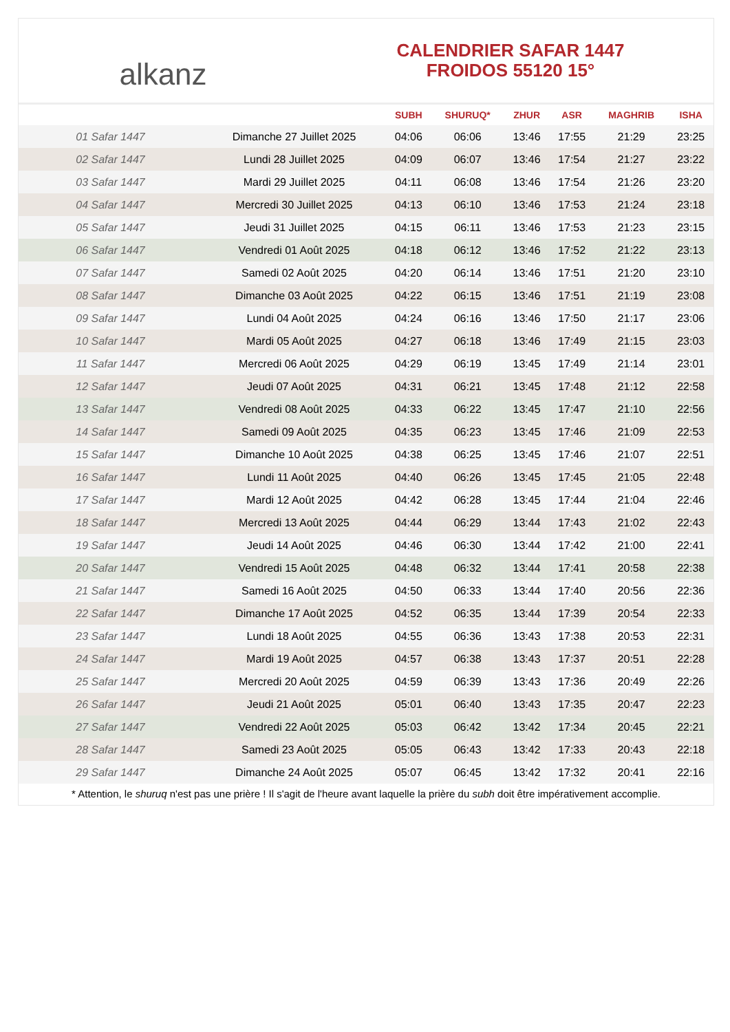alkanz
CALENDRIER SAFAR 1447
FROIDOS 55120 15°
| | | SUBH | SHURUQ* | ZHUR | ASR | MAGHRIB | ISHA |
| --- | --- | --- | --- | --- | --- | --- | --- |
| 01 Safar 1447 | Dimanche 27 Juillet 2025 | 04:06 | 06:06 | 13:46 | 17:55 | 21:29 | 23:25 |
| 02 Safar 1447 | Lundi 28 Juillet 2025 | 04:09 | 06:07 | 13:46 | 17:54 | 21:27 | 23:22 |
| 03 Safar 1447 | Mardi 29 Juillet 2025 | 04:11 | 06:08 | 13:46 | 17:54 | 21:26 | 23:20 |
| 04 Safar 1447 | Mercredi 30 Juillet 2025 | 04:13 | 06:10 | 13:46 | 17:53 | 21:24 | 23:18 |
| 05 Safar 1447 | Jeudi 31 Juillet 2025 | 04:15 | 06:11 | 13:46 | 17:53 | 21:23 | 23:15 |
| 06 Safar 1447 | Vendredi 01 Août 2025 | 04:18 | 06:12 | 13:46 | 17:52 | 21:22 | 23:13 |
| 07 Safar 1447 | Samedi 02 Août 2025 | 04:20 | 06:14 | 13:46 | 17:51 | 21:20 | 23:10 |
| 08 Safar 1447 | Dimanche 03 Août 2025 | 04:22 | 06:15 | 13:46 | 17:51 | 21:19 | 23:08 |
| 09 Safar 1447 | Lundi 04 Août 2025 | 04:24 | 06:16 | 13:46 | 17:50 | 21:17 | 23:06 |
| 10 Safar 1447 | Mardi 05 Août 2025 | 04:27 | 06:18 | 13:46 | 17:49 | 21:15 | 23:03 |
| 11 Safar 1447 | Mercredi 06 Août 2025 | 04:29 | 06:19 | 13:45 | 17:49 | 21:14 | 23:01 |
| 12 Safar 1447 | Jeudi 07 Août 2025 | 04:31 | 06:21 | 13:45 | 17:48 | 21:12 | 22:58 |
| 13 Safar 1447 | Vendredi 08 Août 2025 | 04:33 | 06:22 | 13:45 | 17:47 | 21:10 | 22:56 |
| 14 Safar 1447 | Samedi 09 Août 2025 | 04:35 | 06:23 | 13:45 | 17:46 | 21:09 | 22:53 |
| 15 Safar 1447 | Dimanche 10 Août 2025 | 04:38 | 06:25 | 13:45 | 17:46 | 21:07 | 22:51 |
| 16 Safar 1447 | Lundi 11 Août 2025 | 04:40 | 06:26 | 13:45 | 17:45 | 21:05 | 22:48 |
| 17 Safar 1447 | Mardi 12 Août 2025 | 04:42 | 06:28 | 13:45 | 17:44 | 21:04 | 22:46 |
| 18 Safar 1447 | Mercredi 13 Août 2025 | 04:44 | 06:29 | 13:44 | 17:43 | 21:02 | 22:43 |
| 19 Safar 1447 | Jeudi 14 Août 2025 | 04:46 | 06:30 | 13:44 | 17:42 | 21:00 | 22:41 |
| 20 Safar 1447 | Vendredi 15 Août 2025 | 04:48 | 06:32 | 13:44 | 17:41 | 20:58 | 22:38 |
| 21 Safar 1447 | Samedi 16 Août 2025 | 04:50 | 06:33 | 13:44 | 17:40 | 20:56 | 22:36 |
| 22 Safar 1447 | Dimanche 17 Août 2025 | 04:52 | 06:35 | 13:44 | 17:39 | 20:54 | 22:33 |
| 23 Safar 1447 | Lundi 18 Août 2025 | 04:55 | 06:36 | 13:43 | 17:38 | 20:53 | 22:31 |
| 24 Safar 1447 | Mardi 19 Août 2025 | 04:57 | 06:38 | 13:43 | 17:37 | 20:51 | 22:28 |
| 25 Safar 1447 | Mercredi 20 Août 2025 | 04:59 | 06:39 | 13:43 | 17:36 | 20:49 | 22:26 |
| 26 Safar 1447 | Jeudi 21 Août 2025 | 05:01 | 06:40 | 13:43 | 17:35 | 20:47 | 22:23 |
| 27 Safar 1447 | Vendredi 22 Août 2025 | 05:03 | 06:42 | 13:42 | 17:34 | 20:45 | 22:21 |
| 28 Safar 1447 | Samedi 23 Août 2025 | 05:05 | 06:43 | 13:42 | 17:33 | 20:43 | 22:18 |
| 29 Safar 1447 | Dimanche 24 Août 2025 | 05:07 | 06:45 | 13:42 | 17:32 | 20:41 | 22:16 |
* Attention, le shuruq n'est pas une prière ! Il s'agit de l'heure avant laquelle la prière du subh doit être impérativement accomplie.